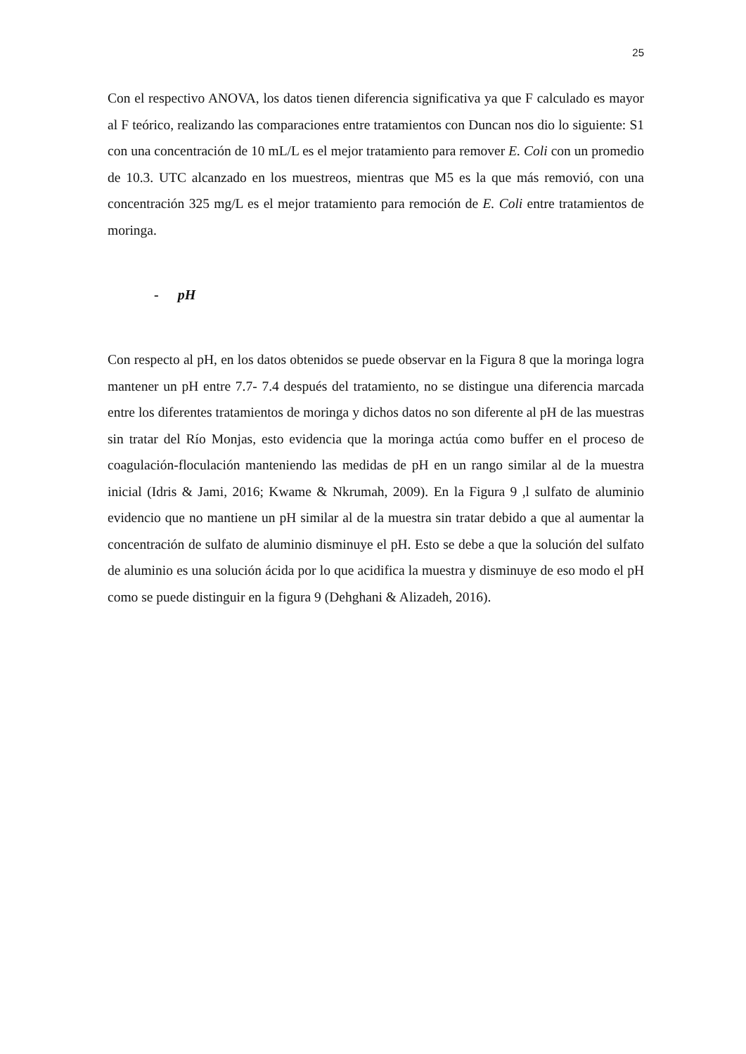25
Con el respectivo ANOVA, los datos tienen diferencia significativa ya que F calculado es mayor al F teórico, realizando las comparaciones entre tratamientos con Duncan nos dio lo siguiente: S1 con una concentración de 10 mL/L es el mejor tratamiento para remover E. Coli con un promedio de 10.3. UTC alcanzado en los muestreos, mientras que M5 es la que más removió, con una concentración 325 mg/L es el mejor tratamiento para remoción de E. Coli entre tratamientos de moringa.
- pH
Con respecto al pH, en los datos obtenidos se puede observar en la Figura 8 que la moringa logra mantener un pH entre 7.7- 7.4 después del tratamiento, no se distingue una diferencia marcada entre los diferentes tratamientos de moringa y dichos datos no son diferente al pH de las muestras sin tratar del Río Monjas, esto evidencia que la moringa actúa como buffer en el proceso de coagulación-floculación manteniendo las medidas de pH en un rango similar al de la muestra inicial (Idris & Jami, 2016; Kwame & Nkrumah, 2009). En la Figura 9 ,l sulfato de aluminio evidencio que no mantiene un pH similar al de la muestra sin tratar debido a que al aumentar la concentración de sulfato de aluminio disminuye el pH. Esto se debe a que la solución del sulfato de aluminio es una solución ácida por lo que acidifica la muestra y disminuye de eso modo el pH como se puede distinguir en la figura 9 (Dehghani & Alizadeh, 2016).